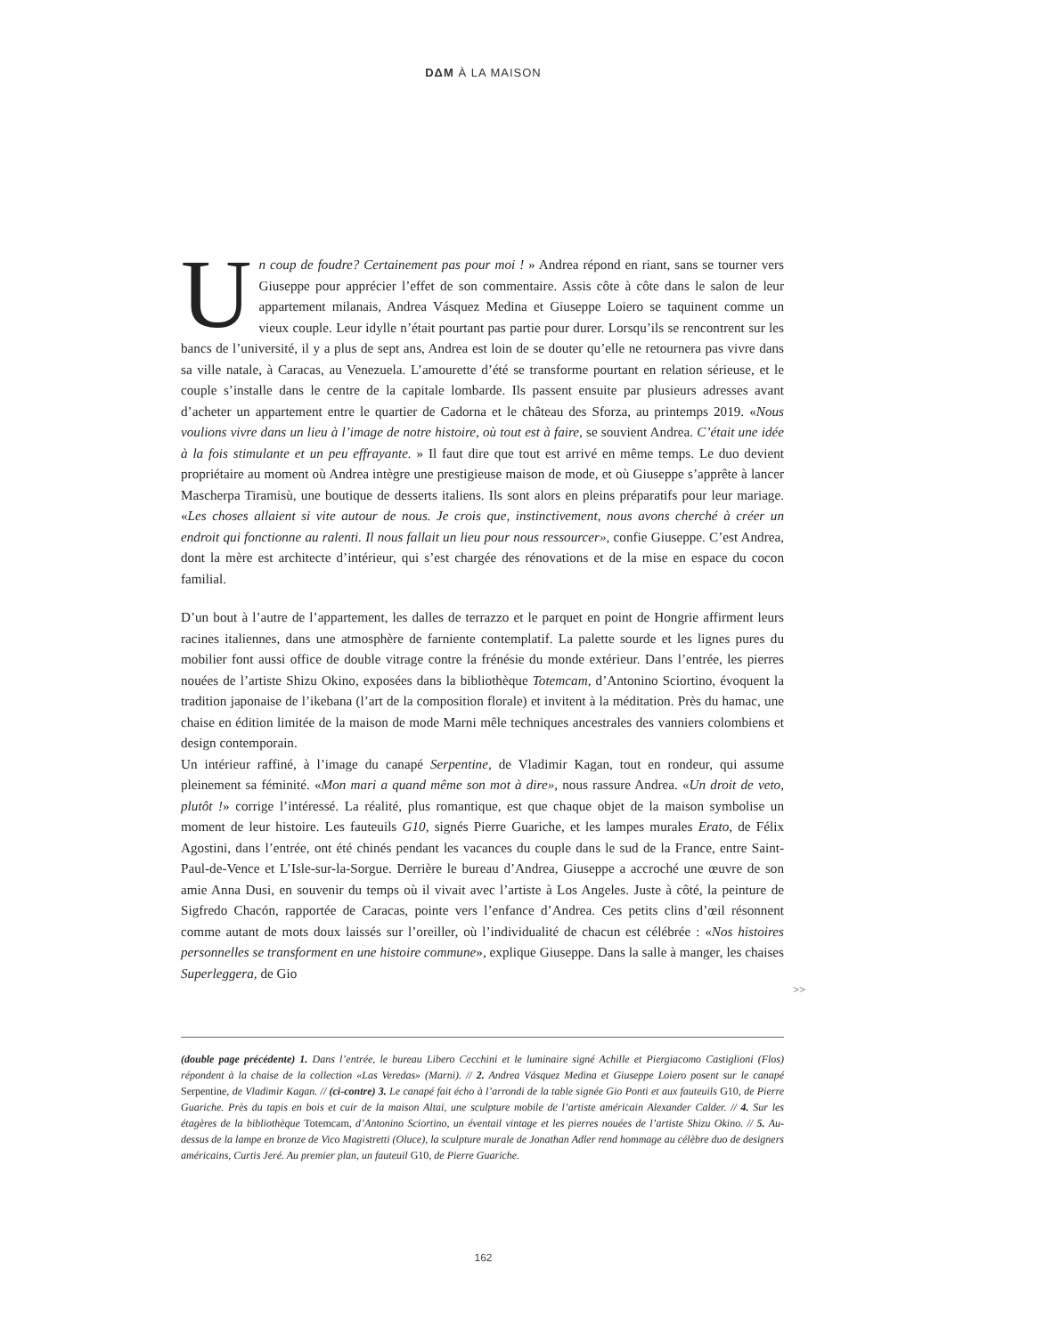DΔM À LA MAISON
Un coup de foudre? Certainement pas pour moi ! » Andrea répond en riant, sans se tourner vers Giuseppe pour apprécier l’effet de son commentaire. Assis côte à côte dans le salon de leur appartement milanais, Andrea Vásquez Medina et Giuseppe Loiero se taquinent comme un vieux couple. Leur idylle n’était pourtant pas partie pour durer. Lorsqu’ils se rencontrent sur les bancs de l’université, il y a plus de sept ans, Andrea est loin de se douter qu’elle ne retournera pas vivre dans sa ville natale, à Caracas, au Venezuela. L’amourette d’été se transforme pourtant en relation sérieuse, et le couple s’installe dans le centre de la capitale lombarde. Ils passent ensuite par plusieurs adresses avant d’acheter un appartement entre le quartier de Cadorna et le château des Sforza, au printemps 2019. «Nous voulions vivre dans un lieu à l’image de notre histoire, où tout est à faire, se souvient Andrea. C’était une idée à la fois stimulante et un peu effrayante. » Il faut dire que tout est arrivé en même temps. Le duo devient propriétaire au moment où Andrea intègre une prestigieuse maison de mode, et où Giuseppe s’apprête à lancer Mascherpa Tiramisù, une boutique de desserts italiens. Ils sont alors en pleins préparatifs pour leur mariage. «Les choses allaient si vite autour de nous. Je crois que, instinctivement, nous avons cherché à créer un endroit qui fonctionne au ralenti. Il nous fallait un lieu pour nous ressourcer», confie Giuseppe. C’est Andrea, dont la mère est architecte d’intérieur, qui s’est chargée des rénovations et de la mise en espace du cocon familial.
D’un bout à l’autre de l’appartement, les dalles de terrazzo et le parquet en point de Hongrie affirment leurs racines italiennes, dans une atmosphère de farniente contemplatif. La palette sourde et les lignes pures du mobilier font aussi office de double vitrage contre la frénésie du monde extérieur. Dans l’entrée, les pierres nouées de l’artiste Shizu Okino, exposées dans la bibliothèque Totemcam, d’Antonino Sciortino, évoquent la tradition japonaise de l’ikebana (l’art de la composition florale) et invitent à la méditation. Près du hamac, une chaise en édition limitée de la maison de mode Marni mêle techniques ancestrales des vanniers colombiens et design contemporain.
Un intérieur raffiné, à l’image du canapé Serpentine, de Vladimir Kagan, tout en rondeur, qui assume pleinement sa féminité. «Mon mari a quand même son mot à dire», nous rassure Andrea. «Un droit de veto, plutôt !» corrige l’intéressé. La réalité, plus romantique, est que chaque objet de la maison symbolise un moment de leur histoire. Les fauteuils G10, signés Pierre Guariche, et les lampes murales Erato, de Félix Agostini, dans l’entrée, ont été chinés pendant les vacances du couple dans le sud de la France, entre Saint-Paul-de-Vence et L’Isle-sur-la-Sorgue. Derrière le bureau d’Andrea, Giuseppe a accroché une œuvre de son amie Anna Dusi, en souvenir du temps où il vivait avec l’artiste à Los Angeles. Juste à côté, la peinture de Sigfredo Chacón, rapportée de Caracas, pointe vers l’enfance d’Andrea. Ces petits clins d’œil résonnent comme autant de mots doux laissés sur l’oreiller, où l’individualité de chacun est célébrée : «Nos histoires personnelles se transforment en une histoire commune», explique Giuseppe. Dans la salle à manger, les chaises Superleggera, de Gio
>>
(double page précédente) 1. Dans l’entrée, le bureau Libero Cecchini et le luminaire signé Achille et Piergiacomo Castiglioni (Flos) répondent à la chaise de la collection «Las Veredas» (Marni). // 2. Andrea Vásquez Medina et Giuseppe Loiero posent sur le canapé Serpentine, de Vladimir Kagan. // (ci-contre) 3. Le canapé fait écho à l’arrondi de la table signée Gio Ponti et aux fauteuils G10, de Pierre Guariche. Près du tapis en bois et cuir de la maison Altai, une sculpture mobile de l’artiste américain Alexander Calder. // 4. Sur les étagères de la bibliothèque Totemcam, d’Antonino Sciortino, un éventail vintage et les pierres nouées de l’artiste Shizu Okino. // 5. Au-dessus de la lampe en bronze de Vico Magistretti (Oluce), la sculpture murale de Jonathan Adler rend hommage au célèbre duo de designers américains, Curtis Jeré. Au premier plan, un fauteuil G10, de Pierre Guariche.
162